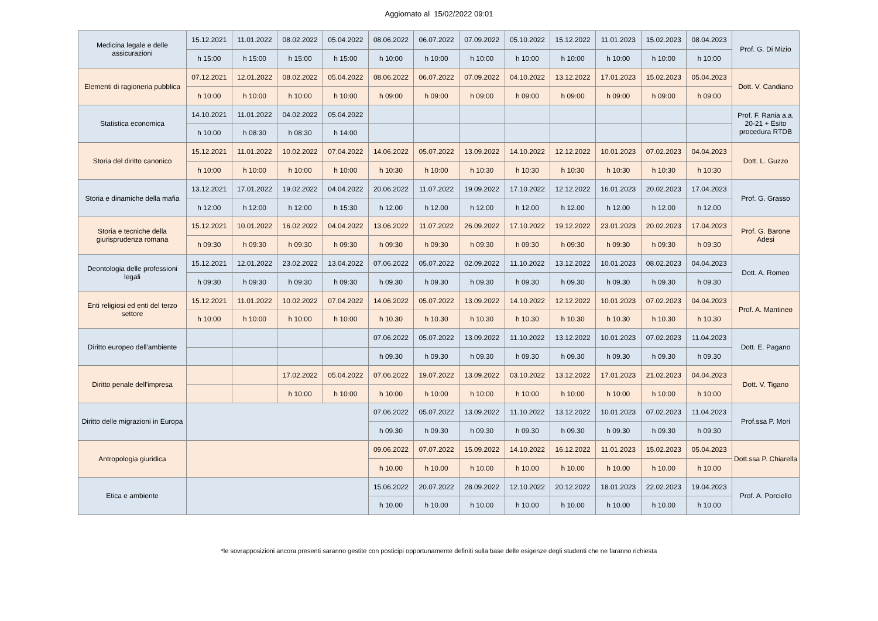Aggiornato al 15/02/2022 09:01
| Medicina legale e delle assicurazioni | 15.12.2021 | 11.01.2022 | 08.02.2022 | 05.04.2022 | 08.06.2022 | 06.07.2022 | 07.09.2022 | 05.10.2022 | 15.12.2022 | 11.01.2023 | 15.02.2023 | 08.04.2023 | Prof. G. Di Mizio |
| | h 15:00 | h 15:00 | h 15:00 | h 15:00 | h 10:00 | h 10:00 | h 10:00 | h 10:00 | h 10:00 | h 10:00 | h 10:00 | h 10:00 | |
| Elementi di ragioneria pubblica | 07.12.2021 | 12.01.2022 | 08.02.2022 | 05.04.2022 | 08.06.2022 | 06.07.2022 | 07.09.2022 | 04.10.2022 | 13.12.2022 | 17.01.2023 | 15.02.2023 | 05.04.2023 | Dott. V. Candiano |
| | h 10:00 | h 10:00 | h 10:00 | h 10:00 | h 09:00 | h 09:00 | h 09:00 | h 09:00 | h 09:00 | h 09:00 | h 09:00 | h 09:00 | |
| Statistica economica | 14.10.2021 | 11.01.2022 | 04.02.2022 | 05.04.2022 | | | | | | | | | Prof. F. Rania a.a. 20-21 + Esito procedura RTDB |
| | h 10:00 | h 08:30 | h 08:30 | h 14:00 | | | | | | | | | |
| Storia del diritto canonico | 15.12.2021 | 11.01.2022 | 10.02.2022 | 07.04.2022 | 14.06.2022 | 05.07.2022 | 13.09.2022 | 14.10.2022 | 12.12.2022 | 10.01.2023 | 07.02.2023 | 04.04.2023 | Dott. L. Guzzo |
| | h 10:00 | h 10:00 | h 10:00 | h 10:00 | h 10:30 | h 10:00 | h 10:30 | h 10:30 | h 10:30 | h 10:30 | h 10:30 | h 10:30 | |
| Storia e dinamiche della mafia | 13.12.2021 | 17.01.2022 | 19.02.2022 | 04.04.2022 | 20.06.2022 | 11.07.2022 | 19.09.2022 | 17.10.2022 | 12.12.2022 | 16.01.2023 | 20.02.2023 | 17.04.2023 | Prof. G. Grasso |
| | h 12:00 | h 12:00 | h 12:00 | h 15:30 | h 12.00 | h 12.00 | h 12.00 | h 12.00 | h 12.00 | h 12.00 | h 12.00 | h 12.00 | |
| Storia e tecniche della giurisprudenza romana | 15.12.2021 | 10.01.2022 | 16.02.2022 | 04.04.2022 | 13.06.2022 | 11.07.2022 | 26.09.2022 | 17.10.2022 | 19.12.2022 | 23.01.2023 | 20.02.2023 | 17.04.2023 | Prof. G. Barone Adesi |
| | h 09:30 | h 09:30 | h 09:30 | h 09:30 | h 09:30 | h 09:30 | h 09:30 | h 09:30 | h 09:30 | h 09:30 | h 09:30 | h 09:30 | |
| Deontologia delle professioni legali | 15.12.2021 | 12.01.2022 | 23.02.2022 | 13.04.2022 | 07.06.2022 | 05.07.2022 | 02.09.2022 | 11.10.2022 | 13.12.2022 | 10.01.2023 | 08.02.2023 | 04.04.2023 | Dott. A. Romeo |
| | h 09:30 | h 09:30 | h 09:30 | h 09:30 | h 09.30 | h 09.30 | h 09.30 | h 09.30 | h 09.30 | h 09.30 | h 09.30 | h 09.30 | |
| Enti religiosi ed enti del terzo settore | 15.12.2021 | 11.01.2022 | 10.02.2022 | 07.04.2022 | 14.06.2022 | 05.07.2022 | 13.09.2022 | 14.10.2022 | 12.12.2022 | 10.01.2023 | 07.02.2023 | 04.04.2023 | Prof. A. Mantineo |
| | h 10:00 | h 10:00 | h 10:00 | h 10:00 | h 10.30 | h 10.30 | h 10.30 | h 10.30 | h 10.30 | h 10.30 | h 10.30 | h 10.30 | |
| Diritto europeo dell'ambiente | | | | | 07.06.2022 | 05.07.2022 | 13.09.2022 | 11.10.2022 | 13.12.2022 | 10.01.2023 | 07.02.2023 | 11.04.2023 | Dott. E. Pagano |
| | | | | | h 09.30 | h 09.30 | h 09.30 | h 09.30 | h 09.30 | h 09.30 | h 09.30 | h 09.30 | |
| Diritto penale dell'impresa | | | 17.02.2022 | 05.04.2022 | 07.06.2022 | 19.07.2022 | 13.09.2022 | 03.10.2022 | 13.12.2022 | 17.01.2023 | 21.02.2023 | 04.04.2023 | Dott. V. Tigano |
| | | | h 10:00 | h 10:00 | h 10:00 | h 10:00 | h 10:00 | h 10:00 | h 10:00 | h 10:00 | h 10:00 | h 10:00 | |
| Diritto delle migrazioni in Europa | | | | | 07.06.2022 | 05.07.2022 | 13.09.2022 | 11.10.2022 | 13.12.2022 | 10.01.2023 | 07.02.2023 | 11.04.2023 | Prof.ssa P. Mori |
| | | | | | h 09.30 | h 09.30 | h 09.30 | h 09.30 | h 09.30 | h 09.30 | h 09.30 | h 09.30 | |
| Antropologia giuridica | | | | | 09.06.2022 | 07.07.2022 | 15.09.2022 | 14.10.2022 | 16.12.2022 | 11.01.2023 | 15.02.2023 | 05.04.2023 | Dott.ssa P. Chiarella |
| | | | | | h 10.00 | h 10.00 | h 10.00 | h 10.00 | h 10.00 | h 10.00 | h 10.00 | h 10.00 | |
| Etica e ambiente | | | | | 15.06.2022 | 20.07.2022 | 28.09.2022 | 12.10.2022 | 20.12.2022 | 18.01.2023 | 22.02.2023 | 19.04.2023 | Prof. A. Porciello |
| | | | | | h 10.00 | h 10.00 | h 10.00 | h 10.00 | h 10.00 | h 10.00 | h 10.00 | h 10.00 | |
*le sovrapposizioni ancora presenti saranno gestite con posticipi opportunamente definiti sulla base delle esigenze degli studenti che ne faranno richiesta